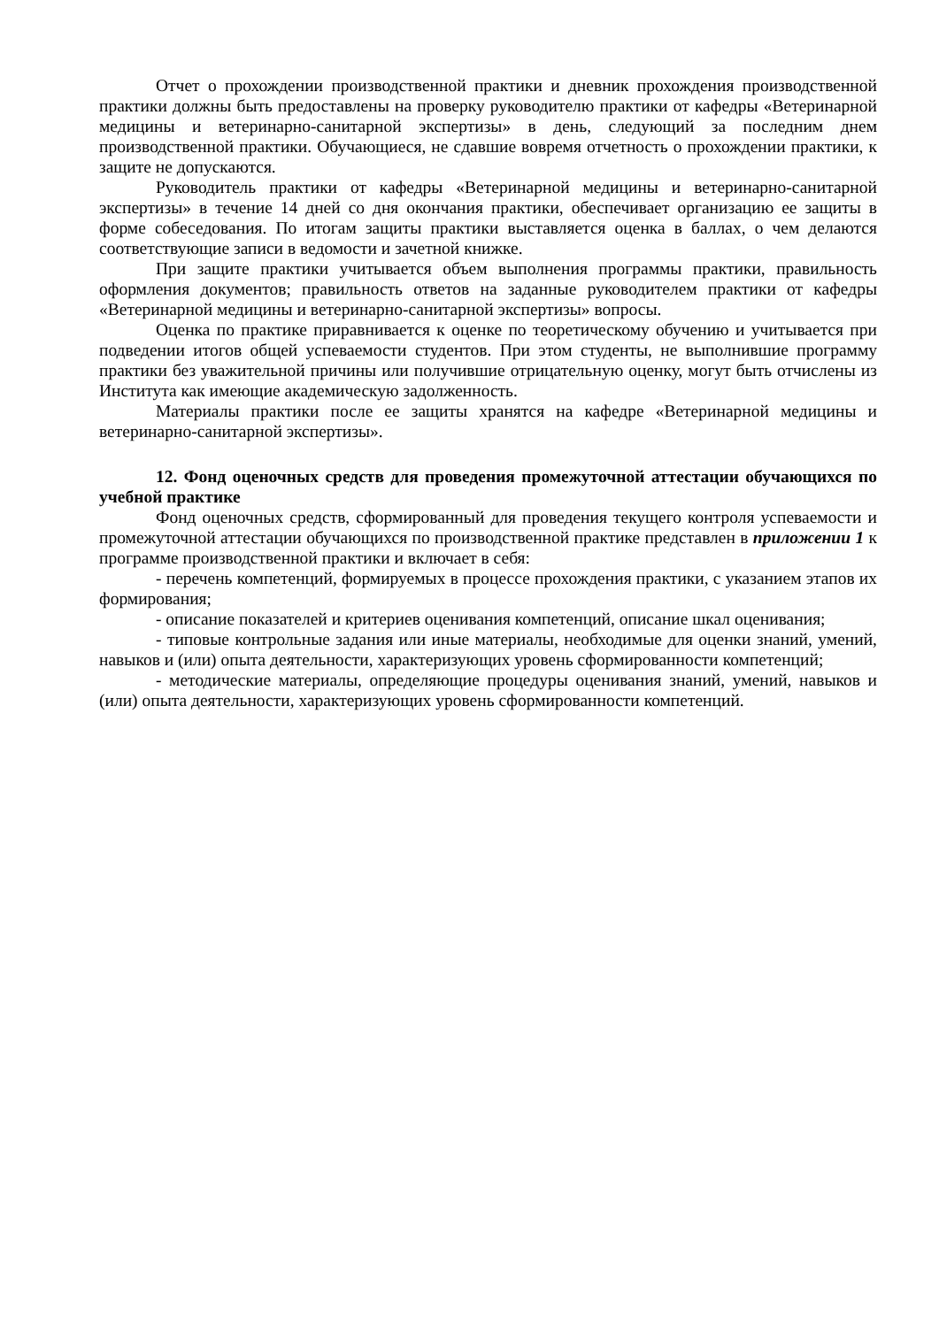Отчет о прохождении производственной практики и дневник прохождения производственной практики должны быть предоставлены на проверку руководителю практики от кафедры «Ветеринарной медицины и ветеринарно-санитарной экспертизы» в день, следующий за последним днем производственной практики. Обучающиеся, не сдавшие вовремя отчетность о прохождении практики, к защите не допускаются.
Руководитель практики от кафедры «Ветеринарной медицины и ветеринарно-санитарной экспертизы» в течение 14 дней со дня окончания практики, обеспечивает организацию ее защиты в форме собеседования. По итогам защиты практики выставляется оценка в баллах, о чем делаются соответствующие записи в ведомости и зачетной книжке.
При защите практики учитывается объем выполнения программы практики, правильность оформления документов; правильность ответов на заданные руководителем практики от кафедры «Ветеринарной медицины и ветеринарно-санитарной экспертизы» вопросы.
Оценка по практике приравнивается к оценке по теоретическому обучению и учитывается при подведении итогов общей успеваемости студентов. При этом студенты, не выполнившие программу практики без уважительной причины или получившие отрицательную оценку, могут быть отчислены из Института как имеющие академическую задолженность.
Материалы практики после ее защиты хранятся на кафедре «Ветеринарной медицины и ветеринарно-санитарной экспертизы».
12. Фонд оценочных средств для проведения промежуточной аттестации обучающихся по учебной практике
Фонд оценочных средств, сформированный для проведения текущего контроля успеваемости и промежуточной аттестации обучающихся по производственной практике представлен в приложении 1 к программе производственной практики и включает в себя:
- перечень компетенций, формируемых в процессе прохождения практики, с указанием этапов их формирования;
- описание показателей и критериев оценивания компетенций, описание шкал оценивания;
- типовые контрольные задания или иные материалы, необходимые для оценки знаний, умений, навыков и (или) опыта деятельности, характеризующих уровень сформированности компетенций;
- методические материалы, определяющие процедуры оценивания знаний, умений, навыков и (или) опыта деятельности, характеризующих уровень сформированности компетенций.